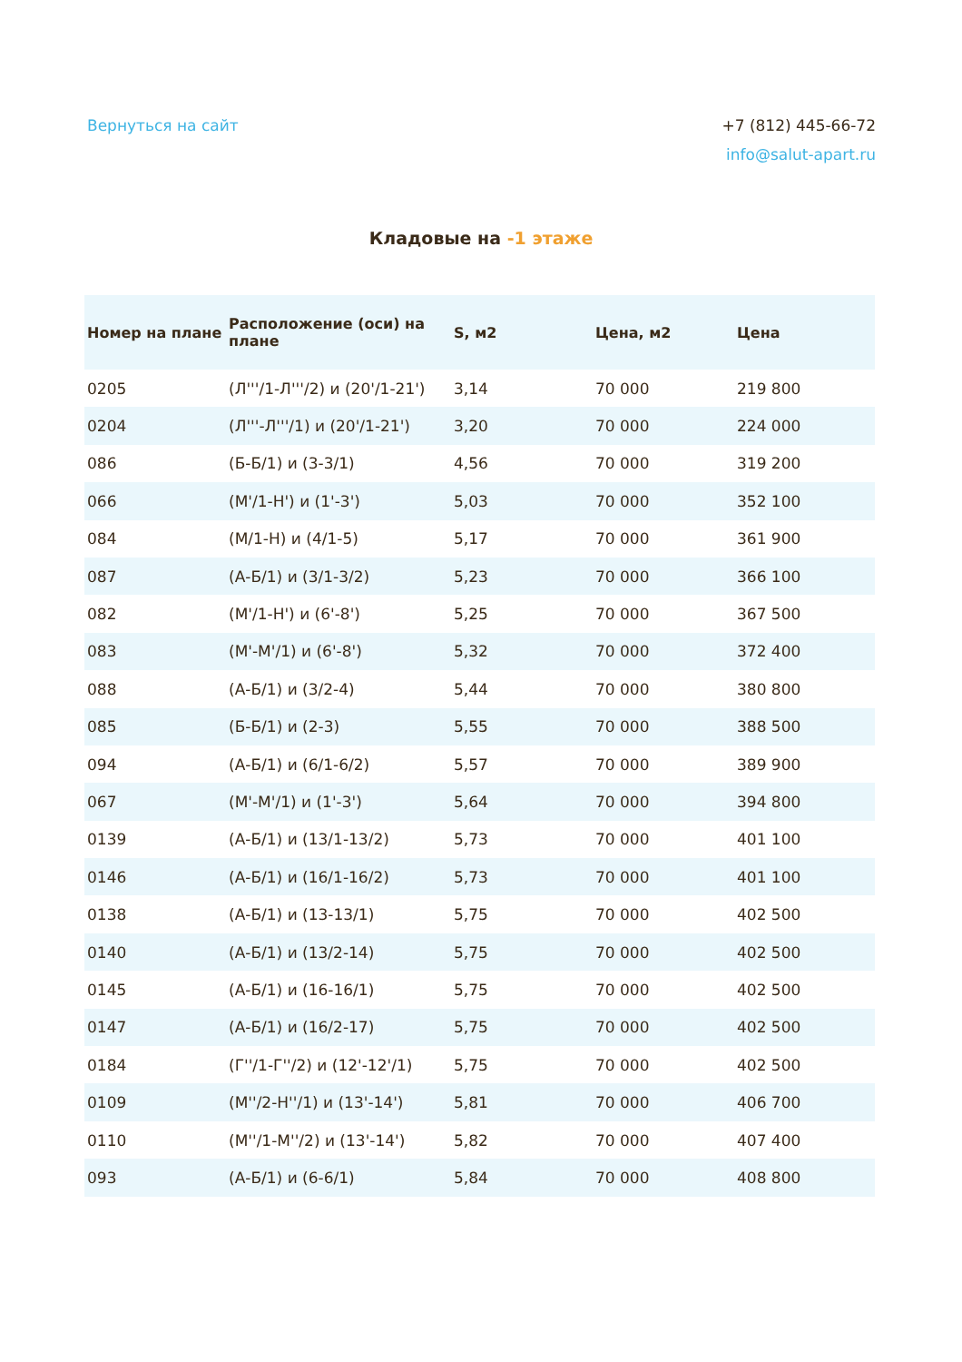Вернуться на сайт
+7 (812) 445-66-72
info@salut-apart.ru
Кладовые на -1 этаже
| Номер на плане | Расположение (оси) на плане | S, м2 | Цена, м2 | Цена |
| --- | --- | --- | --- | --- |
| 0205 | (Л'''/1-Л'''/2) и (20'/1-21') | 3,14 | 70 000 | 219 800 |
| 0204 | (Л'''-Л'''/1) и (20'/1-21') | 3,20 | 70 000 | 224 000 |
| 086 | (Б-Б/1) и (3-3/1) | 4,56 | 70 000 | 319 200 |
| 066 | (М'/1-Н') и (1'-3') | 5,03 | 70 000 | 352 100 |
| 084 | (М/1-Н) и (4/1-5) | 5,17 | 70 000 | 361 900 |
| 087 | (А-Б/1) и (3/1-3/2) | 5,23 | 70 000 | 366 100 |
| 082 | (М'/1-Н') и (6'-8') | 5,25 | 70 000 | 367 500 |
| 083 | (М'-М'/1) и (6'-8') | 5,32 | 70 000 | 372 400 |
| 088 | (А-Б/1) и (3/2-4) | 5,44 | 70 000 | 380 800 |
| 085 | (Б-Б/1) и (2-3) | 5,55 | 70 000 | 388 500 |
| 094 | (А-Б/1) и (6/1-6/2) | 5,57 | 70 000 | 389 900 |
| 067 | (М'-М'/1) и (1'-3') | 5,64 | 70 000 | 394 800 |
| 0139 | (А-Б/1) и (13/1-13/2) | 5,73 | 70 000 | 401 100 |
| 0146 | (А-Б/1) и (16/1-16/2) | 5,73 | 70 000 | 401 100 |
| 0138 | (А-Б/1) и (13-13/1) | 5,75 | 70 000 | 402 500 |
| 0140 | (А-Б/1) и (13/2-14) | 5,75 | 70 000 | 402 500 |
| 0145 | (А-Б/1) и (16-16/1) | 5,75 | 70 000 | 402 500 |
| 0147 | (А-Б/1) и (16/2-17) | 5,75 | 70 000 | 402 500 |
| 0184 | (Г''/1-Г''/2) и (12'-12'/1) | 5,75 | 70 000 | 402 500 |
| 0109 | (М''/2-Н''/1) и (13'-14') | 5,81 | 70 000 | 406 700 |
| 0110 | (М''/1-М''/2) и (13'-14') | 5,82 | 70 000 | 407 400 |
| 093 | (А-Б/1) и (6-6/1) | 5,84 | 70 000 | 408 800 |